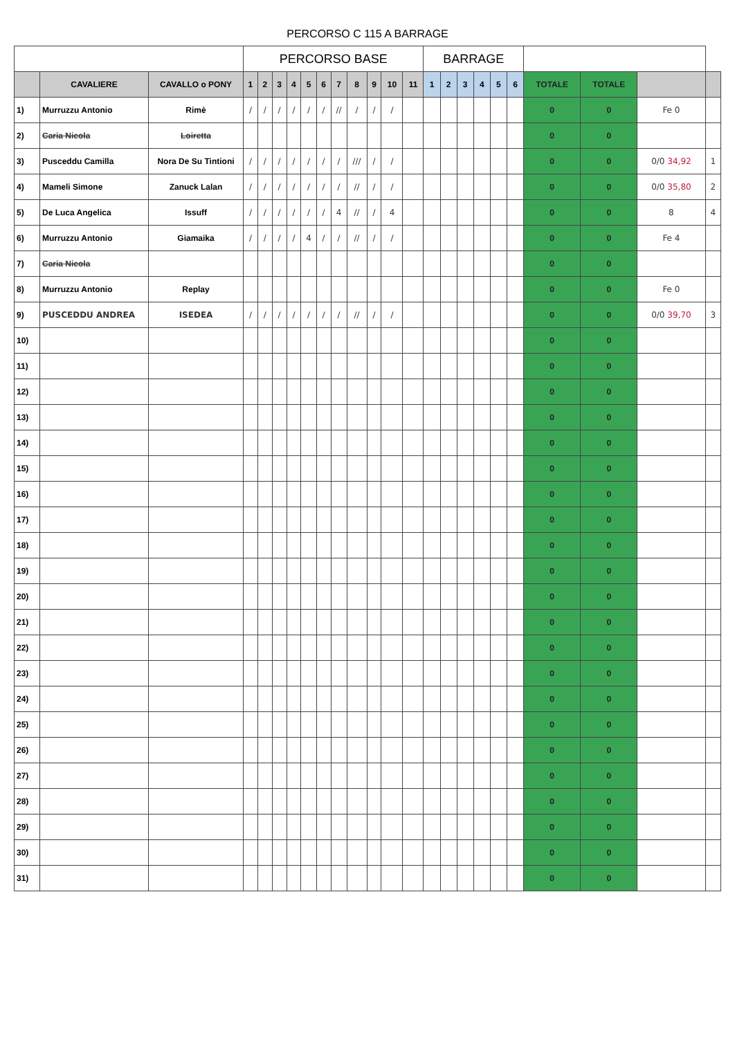PERCORSO C 115 A BARRAGE
| | | | PERCORSO BASE | | | | | | | | | | | BARRAGE | | | | | | | | | |
| --- | --- | --- | --- | --- | --- | --- | --- | --- | --- | --- | --- | --- | --- | --- | --- | --- | --- | --- | --- | --- | --- | --- | --- |
| | CAVALIERE | CAVALLO o PONY | 1 | 2 | 3 | 4 | 5 | 6 | 7 | 8 | 9 | 10 | 11 | 1 | 2 | 3 | 4 | 5 | 6 | TOTALE | TOTALE | | |
| 1) | Murruzzu Antonio | Rimè | / | / | / | / | / | / | // | / | / | / | | | | | | | | 0 | 0 | Fe 0 | |
| 2) | Caria Nicola | Loiretta | | | | | | | | | | | | | | | | | | 0 | 0 | | |
| 3) | Pusceddu Camilla | Nora De Su Tintioni | / | / | / | / | / | / | / | /// | / | / | | | | | | | | 0 | 0 | 0/0 34,92 | 1 |
| 4) | Mameli Simone | Zanuck Lalan | / | / | / | / | / | / | / | // | / | / | | | | | | | | 0 | 0 | 0/0 35,80 | 2 |
| 5) | De Luca Angelica | Issuff | / | / | / | / | / | / | 4 | // | / | 4 | | | | | | | | 0 | 0 | 8 | 4 |
| 6) | Murruzzu Antonio | Giamaika | / | / | / | / | 4 | / | / | // | / | / | | | | | | | | 0 | 0 | Fe 4 | |
| 7) | Caria Nicola | | | | | | | | | | | | | | | | | | | 0 | 0 | | |
| 8) | Murruzzu Antonio | Replay | | | | | | | | | | | | | | | | | | 0 | 0 | Fe 0 | |
| 9) | PUSCEDDU ANDREA | ISEDEA | / | / | / | / | / | / | / | // | / | / | | | | | | | | 0 | 0 | 0/0 39,70 | 3 |
| 10) | | | | | | | | | | | | | | | | | | | | 0 | 0 | | |
| 11) | | | | | | | | | | | | | | | | | | | | 0 | 0 | | |
| 12) | | | | | | | | | | | | | | | | | | | | 0 | 0 | | |
| 13) | | | | | | | | | | | | | | | | | | | | 0 | 0 | | |
| 14) | | | | | | | | | | | | | | | | | | | | 0 | 0 | | |
| 15) | | | | | | | | | | | | | | | | | | | | 0 | 0 | | |
| 16) | | | | | | | | | | | | | | | | | | | | 0 | 0 | | |
| 17) | | | | | | | | | | | | | | | | | | | | 0 | 0 | | |
| 18) | | | | | | | | | | | | | | | | | | | | 0 | 0 | | |
| 19) | | | | | | | | | | | | | | | | | | | | 0 | 0 | | |
| 20) | | | | | | | | | | | | | | | | | | | | 0 | 0 | | |
| 21) | | | | | | | | | | | | | | | | | | | | 0 | 0 | | |
| 22) | | | | | | | | | | | | | | | | | | | | 0 | 0 | | |
| 23) | | | | | | | | | | | | | | | | | | | | 0 | 0 | | |
| 24) | | | | | | | | | | | | | | | | | | | | 0 | 0 | | |
| 25) | | | | | | | | | | | | | | | | | | | | 0 | 0 | | |
| 26) | | | | | | | | | | | | | | | | | | | | 0 | 0 | | |
| 27) | | | | | | | | | | | | | | | | | | | | 0 | 0 | | |
| 28) | | | | | | | | | | | | | | | | | | | | 0 | 0 | | |
| 29) | | | | | | | | | | | | | | | | | | | | 0 | 0 | | |
| 30) | | | | | | | | | | | | | | | | | | | | 0 | 0 | | |
| 31) | | | | | | | | | | | | | | | | | | | | 0 | 0 | | |